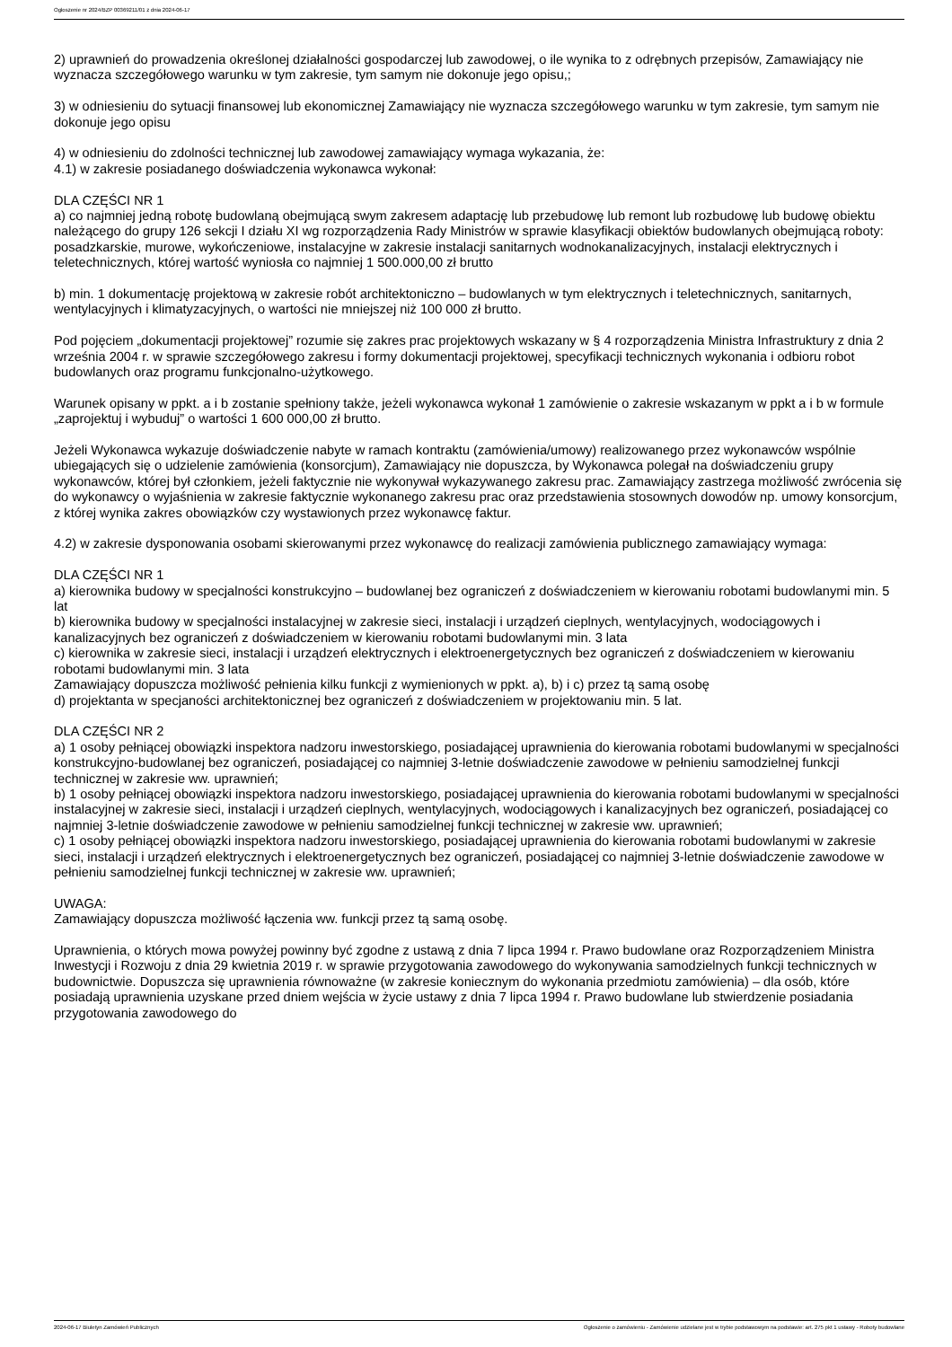Ogłoszenie nr 2024/BZP 00369211/01 z dnia 2024-06-17
2) uprawnień do prowadzenia określonej działalności gospodarczej lub zawodowej, o ile wynika to z odrębnych przepisów, Zamawiający nie wyznacza szczegółowego warunku w tym zakresie, tym samym nie dokonuje jego opisu,;
3) w odniesieniu do sytuacji finansowej lub ekonomicznej Zamawiający nie wyznacza szczegółowego warunku w tym zakresie, tym samym nie dokonuje jego opisu
4) w odniesieniu do zdolności technicznej lub zawodowej zamawiający wymaga wykazania, że:
4.1) w zakresie posiadanego doświadczenia wykonawca wykonał:
DLA CZĘŚCI NR 1
a) co najmniej jedną robotę budowlaną obejmującą swym zakresem adaptację lub przebudowę lub remont lub rozbudowę lub budowę obiektu należącego do grupy 126 sekcji I działu XI wg rozporządzenia Rady Ministrów w sprawie klasyfikacji obiektów budowlanych obejmującą roboty: posadzkarskie, murowe, wykończeniowe, instalacyjne w zakresie instalacji sanitarnych wodnokanalizacyjnych, instalacji elektrycznych i teletechnicznych, której wartość wyniosła co najmniej 1 500.000,00 zł brutto
b) min. 1 dokumentację projektową w zakresie robót architektoniczno – budowlanych w tym elektrycznych i teletechnicznych, sanitarnych, wentylacyjnych i klimatyzacyjnych, o wartości nie mniejszej niż 100 000 zł brutto.
Pod pojęciem „dokumentacji projektowej” rozumie się zakres prac projektowych wskazany w § 4 rozporządzenia Ministra Infrastruktury z dnia 2 września 2004 r. w sprawie szczegółowego zakresu i formy dokumentacji projektowej, specyfikacji technicznych wykonania i odbioru robot budowlanych oraz programu funkcjonalno-użytkowego.
Warunek opisany w ppkt. a i b zostanie spełniony także, jeżeli wykonawca wykonał 1 zamówienie o zakresie wskazanym w ppkt a i b w formule „zaprojektuj i wybuduj” o wartości 1 600 000,00 zł brutto.
Jeżeli Wykonawca wykazuje doświadczenie nabyte w ramach kontraktu (zamówienia/umowy) realizowanego przez wykonawców wspólnie ubiegających się o udzielenie zamówienia (konsorcjum), Zamawiający nie dopuszcza, by Wykonawca polegał na doświadczeniu grupy wykonawców, której był członkiem, jeżeli faktycznie nie wykonywał wykazywanego zakresu prac. Zamawiający zastrzega możliwość zwrócenia się do wykonawcy o wyjaśnienia w zakresie faktycznie wykonanego zakresu prac oraz przedstawienia stosownych dowodów np. umowy konsorcjum, z której wynika zakres obowiązków czy wystawionych przez wykonawcę faktur.
4.2) w zakresie dysponowania osobami skierowanymi przez wykonawcę do realizacji zamówienia publicznego zamawiający wymaga:
DLA CZĘŚCI NR 1
a) kierownika budowy w specjalności konstrukcyjno – budowlanej bez ograniczeń z doświadczeniem w kierowaniu robotami budowlanymi min. 5 lat
b) kierownika budowy w specjalności instalacyjnej w zakresie sieci, instalacji i urządzeń cieplnych, wentylacyjnych, wodociągowych i kanalizacyjnych bez ograniczeń z doświadczeniem w kierowaniu robotami budowlanymi min. 3 lata
c) kierownika w zakresie sieci, instalacji i urządzeń elektrycznych i elektroenergetycznych bez ograniczeń z doświadczeniem w kierowaniu robotami budowlanymi min. 3 lata
Zamawiający dopuszcza możliwość pełnienia kilku funkcji z wymienionych w ppkt. a), b) i c) przez tą samą osobę
d) projektanta w specjaności architektonicznej bez ograniczeń z doświadczeniem w projektowaniu min. 5 lat.
DLA CZĘŚCI NR 2
a) 1 osoby pełniącej obowiązki inspektora nadzoru inwestorskiego, posiadającej uprawnienia do kierowania robotami budowlanymi w specjalności konstrukcyjno-budowlanej bez ograniczeń, posiadającej co najmniej 3-letnie doświadczenie zawodowe w pełnieniu samodzielnej funkcji technicznej w zakresie ww. uprawnień;
b) 1 osoby pełniącej obowiązki inspektora nadzoru inwestorskiego, posiadającej uprawnienia do kierowania robotami budowlanymi w specjalności instalacyjnej w zakresie sieci, instalacji i urządzeń cieplnych, wentylacyjnych, wodociągowych i kanalizacyjnych bez ograniczeń, posiadającej co najmniej 3-letnie doświadczenie zawodowe w pełnieniu samodzielnej funkcji technicznej w zakresie ww. uprawnień;
c) 1 osoby pełniącej obowiązki inspektora nadzoru inwestorskiego, posiadającej uprawnienia do kierowania robotami budowlanymi w zakresie sieci, instalacji i urządzeń elektrycznych i elektroenergetycznych bez ograniczeń, posiadającej co najmniej 3-letnie doświadczenie zawodowe w pełnieniu samodzielnej funkcji technicznej w zakresie ww. uprawnień;
UWAGA:
Zamawiający dopuszcza możliwość łączenia ww. funkcji przez tą samą osobę.
Uprawnienia, o których mowa powyżej powinny być zgodne z ustawą z dnia 7 lipca 1994 r. Prawo budowlane oraz Rozporządzeniem Ministra Inwestycji i Rozwoju z dnia 29 kwietnia 2019 r. w sprawie przygotowania zawodowego do wykonywania samodzielnych funkcji technicznych w budownictwie. Dopuszcza się uprawnienia równoważne (w zakresie koniecznym do wykonania przedmiotu zamówienia) – dla osób, które posiadają uprawnienia uzyskane przed dniem wejścia w życie ustawy z dnia 7 lipca 1994 r. Prawo budowlane lub stwierdzenie posiadania przygotowania zawodowego do
2024-06-17 Biuletyn Zamówień Publicznych Ogłoszenie o zamówieniu - Zamówienie udzielane jest w trybie podstawowym na podstawie: art. 275 pkt 1 ustawy - Roboty budowlane